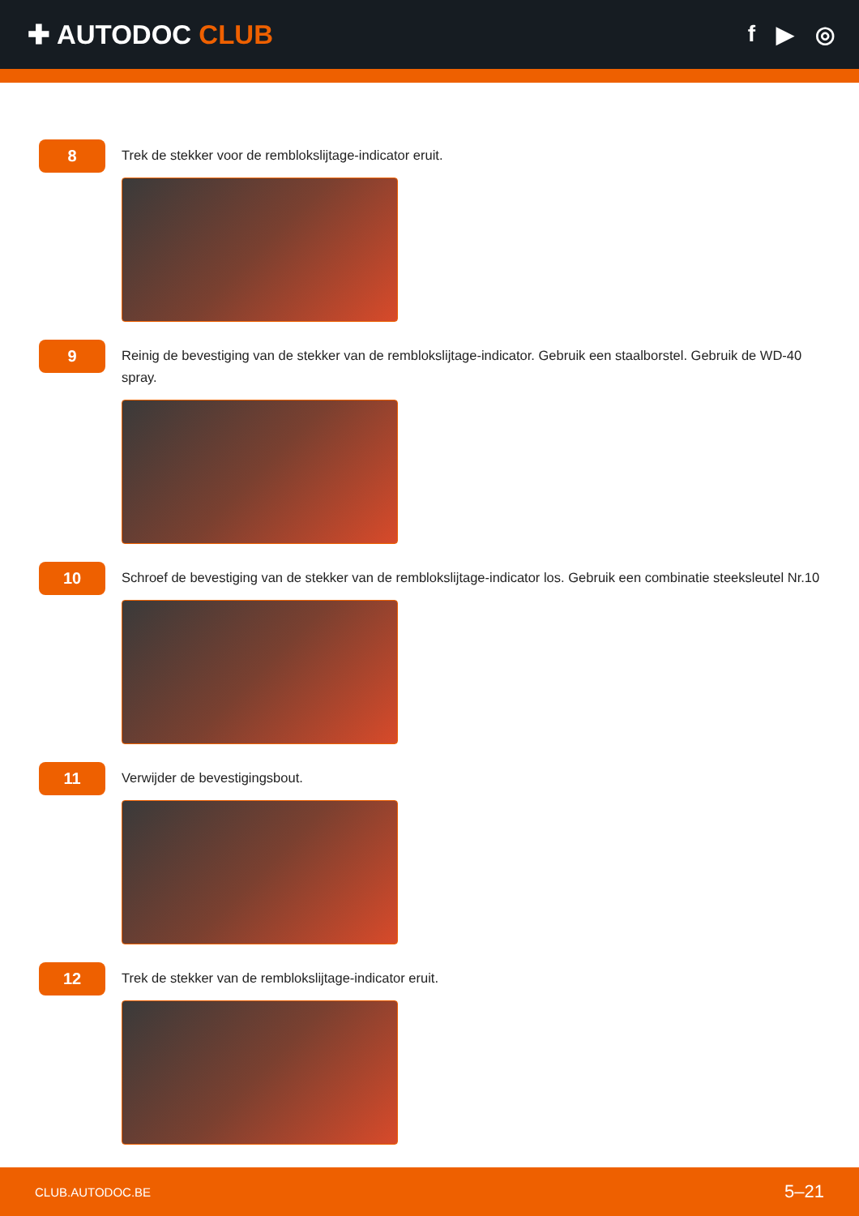✚ AUTODOC CLUB
f ▶ ◎
8
Trek de stekker voor de remblokslijtage-indicator eruit.
9
Reinig de bevestiging van de stekker van de remblokslijtage-indicator. Gebruik een staalborstel. Gebruik de WD-40 spray.
10
Schroef de bevestiging van de stekker van de remblokslijtage-indicator los. Gebruik een combinatie steeksleutel Nr.10
11
Verwijder de bevestigingsbout.
12
Trek de stekker van de remblokslijtage-indicator eruit.
CLUB.AUTODOC.BE 5–21